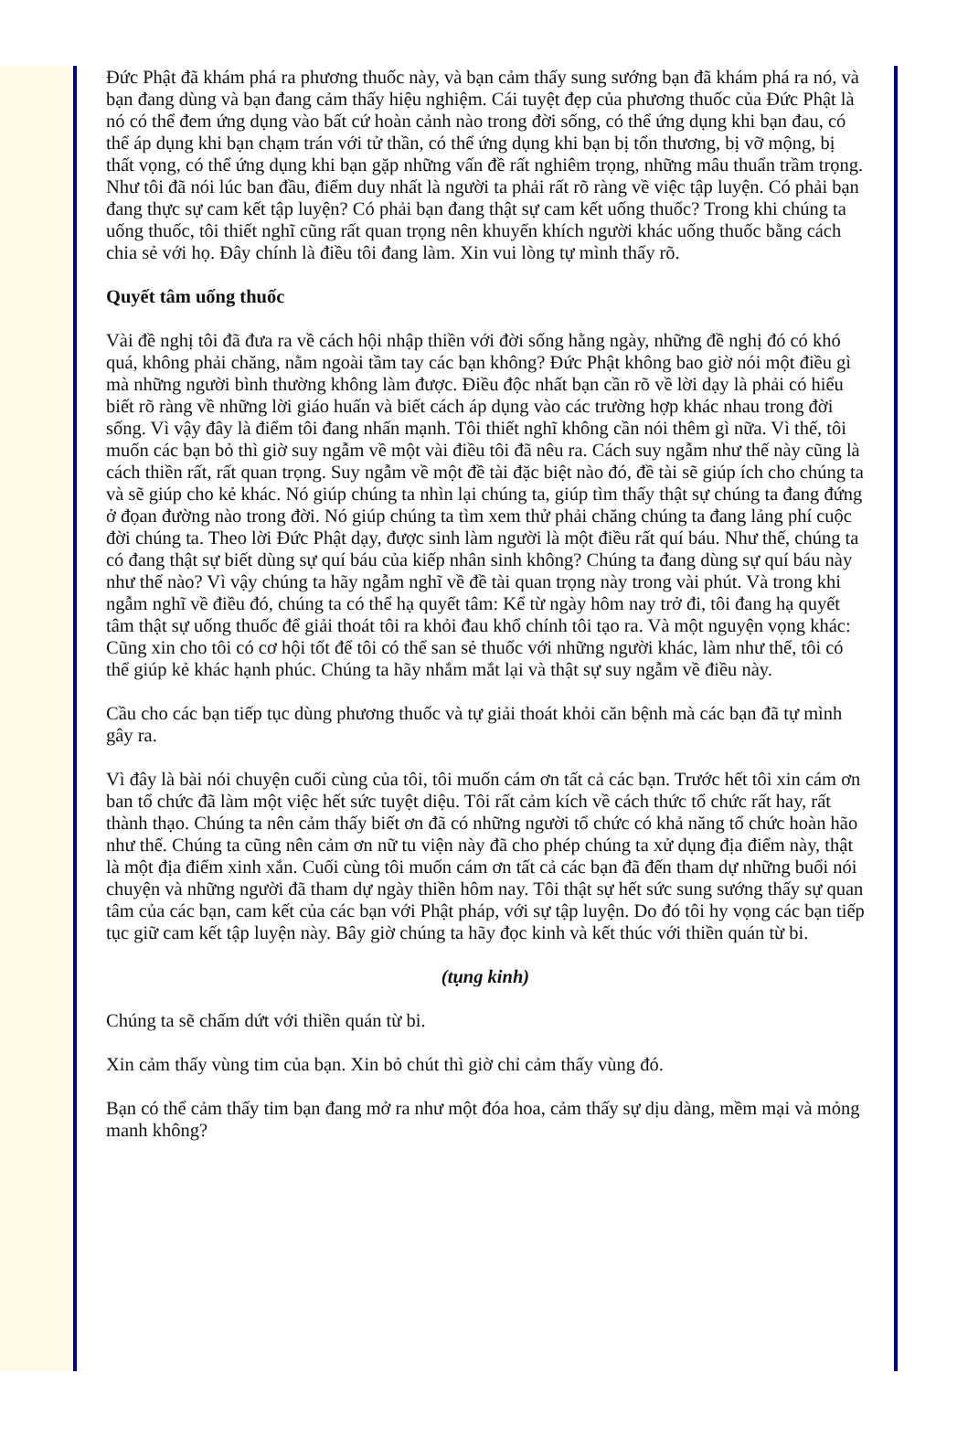Đức Phật đã khám phá ra phương thuốc này, và bạn cảm thấy sung sướng bạn đã khám phá ra nó, và bạn đang dùng và bạn đang cảm thấy hiệu nghiệm. Cái tuyệt đẹp của phương thuốc của Đức Phật là nó có thể đem ứng dụng vào bất cứ hoàn cảnh nào trong đời sống, có thể ứng dụng khi bạn đau, có thể áp dụng khi bạn chạm trán với tử thần, có thể ứng dụng khi bạn bị tổn thương, bị vỡ mộng, bị thất vọng, có thể ứng dụng khi bạn gặp những vấn đề rất nghiêm trọng, những mâu thuẩn trầm trọng. Như tôi đã nói lúc ban đầu, điểm duy nhất là người ta phải rất rõ ràng về việc tập luyện. Có phải bạn đang thực sự cam kết tập luyện? Có phải bạn đang thật sự cam kết uống thuốc? Trong khi chúng ta uống thuốc, tôi thiết nghĩ cũng rất quan trọng nên khuyến khích người khác uống thuốc bằng cách chia sẻ với họ. Đây chính là điều tôi đang làm. Xin vui lòng tự mình thấy rõ.
Quyết tâm uống thuốc
Vài đề nghị tôi đã đưa ra về cách hội nhập thiền với đời sống hằng ngày, những đề nghị đó có khó quá, không phải chăng, nằm ngoài tầm tay các bạn không? Đức Phật không bao giờ nói một điều gì mà những người bình thường không làm được. Điều độc nhất bạn cần rõ về lời dạy là phải có hiểu biết rõ ràng về những lời giáo huấn và biết cách áp dụng vào các trường hợp khác nhau trong đời sống. Vì vậy đây là điểm tôi đang nhấn mạnh. Tôi thiết nghĩ không cần nói thêm gì nữa. Vì thế, tôi muốn các bạn bỏ thì giờ suy ngẫm về một vài điều tôi đã nêu ra. Cách suy ngẫm như thế này cũng là cách thiền rất, rất quan trọng. Suy ngẫm về một đề tài đặc biệt nào đó, đề tài sẽ giúp ích cho chúng ta và sẽ giúp cho kẻ khác. Nó giúp chúng ta nhìn lại chúng ta, giúp tìm thấy thật sự chúng ta đang đứng ở đọan đường nào trong đời. Nó giúp chúng ta tìm xem thử phải chăng chúng ta đang lảng phí cuộc đời chúng ta. Theo lời Đức Phật dạy, được sinh làm người là một điều rất quí báu. Như thế, chúng ta có đang thật sự biết dùng sự quí báu của kiếp nhân sinh không? Chúng ta đang dùng sự quí báu này như thế nào? Vì vậy chúng ta hãy ngẫm nghĩ về đề tài quan trọng này trong vài phút. Và trong khi ngẫm nghĩ về điều đó, chúng ta có thể hạ quyết tâm: Kể từ ngày hôm nay trở đi, tôi đang hạ quyết tâm thật sự uống thuốc để giải thoát tôi ra khỏi đau khổ chính tôi tạo ra. Và một nguyện vọng khác: Cũng xin cho tôi có cơ hội tốt để tôi có thể san sẻ thuốc với những người khác, làm như thế, tôi có thể giúp kẻ khác hạnh phúc. Chúng ta hãy nhắm mắt lại và thật sự suy ngẫm về điều này.
Cầu cho các bạn tiếp tục dùng phương thuốc và tự giải thoát khỏi căn bệnh mà các bạn đã tự mình gây ra.
Vì đây là bài nói chuyện cuối cùng của tôi, tôi muốn cám ơn tất cả các bạn. Trước hết tôi xin cám ơn ban tổ chức đã làm một việc hết sức tuyệt diệu. Tôi rất cảm kích về cách thức tổ chức rất hay, rất thành thạo. Chúng ta nên cảm thấy biết ơn đã có những người tổ chức có khả năng tổ chức hoàn hão như thế. Chúng ta cũng nên cảm ơn nữ tu viện này đã cho phép chúng ta xử dụng địa điểm này, thật là một địa điểm xinh xắn. Cuối cùng tôi muốn cám ơn tất cả các bạn đã đến tham dự những buổi nói chuyện và những người đã tham dự ngày thiền hôm nay. Tôi thật sự hết sức sung sướng thấy sự quan tâm của các bạn, cam kết của các bạn với Phật pháp, với sự tập luyện. Do đó tôi hy vọng các bạn tiếp tục giữ cam kết tập luyện này. Bây giờ chúng ta hãy đọc kinh và kết thúc với thiền quán từ bi.
(tụng kinh)
Chúng ta sẽ chấm dứt với thiền quán từ bi.
Xin cảm thấy vùng tim của bạn. Xin bỏ chút thì giờ chỉ cảm thấy vùng đó.
Bạn có thể cảm thấy tim bạn đang mở ra như một đóa hoa, cảm thấy sự dịu dàng, mềm mại và mỏng manh không?